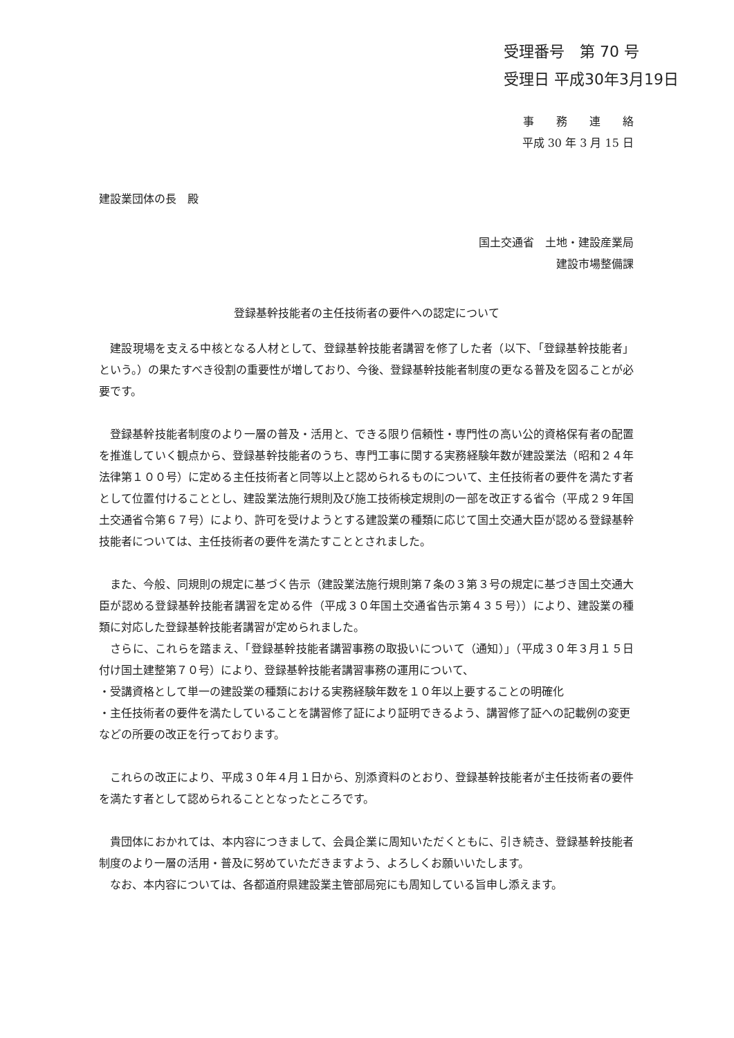受理番号　第 70 号
受理日 平成30年3月19日
事　　務　　連　　絡
平成 30 年 3 月 15 日
建設業団体の長　殿
国土交通省　土地・建設産業局
建設市場整備課
登録基幹技能者の主任技術者の要件への認定について
建設現場を支える中核となる人材として、登録基幹技能者講習を修了した者（以下、「登録基幹技能者」という。）の果たすべき役割の重要性が増しており、今後、登録基幹技能者制度の更なる普及を図ることが必要です。
登録基幹技能者制度のより一層の普及・活用と、できる限り信頼性・専門性の高い公的資格保有者の配置を推進していく観点から、登録基幹技能者のうち、専門工事に関する実務経験年数が建設業法（昭和２４年法律第１００号）に定める主任技術者と同等以上と認められるものについて、主任技術者の要件を満たす者として位置付けることとし、建設業法施行規則及び施工技術検定規則の一部を改正する省令（平成２９年国土交通省令第６７号）により、許可を受けようとする建設業の種類に応じて国土交通大臣が認める登録基幹技能者については、主任技術者の要件を満たすこととされました。
また、今般、同規則の規定に基づく告示（建設業法施行規則第７条の３第３号の規定に基づき国土交通大臣が認める登録基幹技能者講習を定める件（平成３０年国土交通省告示第４３５号））により、建設業の種類に対応した登録基幹技能者講習が定められました。
さらに、これらを踏まえ、「登録基幹技能者講習事務の取扱いについて（通知）」（平成３０年３月１５日付け国土建整第７０号）により、登録基幹技能者講習事務の運用について、
・受講資格として単一の建設業の種類における実務経験年数を１０年以上要することの明確化
・主任技術者の要件を満たしていることを講習修了証により証明できるよう、講習修了証への記載例の変更
などの所要の改正を行っております。
これらの改正により、平成３０年４月１日から、別添資料のとおり、登録基幹技能者が主任技術者の要件を満たす者として認められることとなったところです。
貴団体におかれては、本内容につきまして、会員企業に周知いただくともに、引き続き、登録基幹技能者制度のより一層の活用・普及に努めていただきますよう、よろしくお願いいたします。
なお、本内容については、各都道府県建設業主管部局宛にも周知している旨申し添えます。